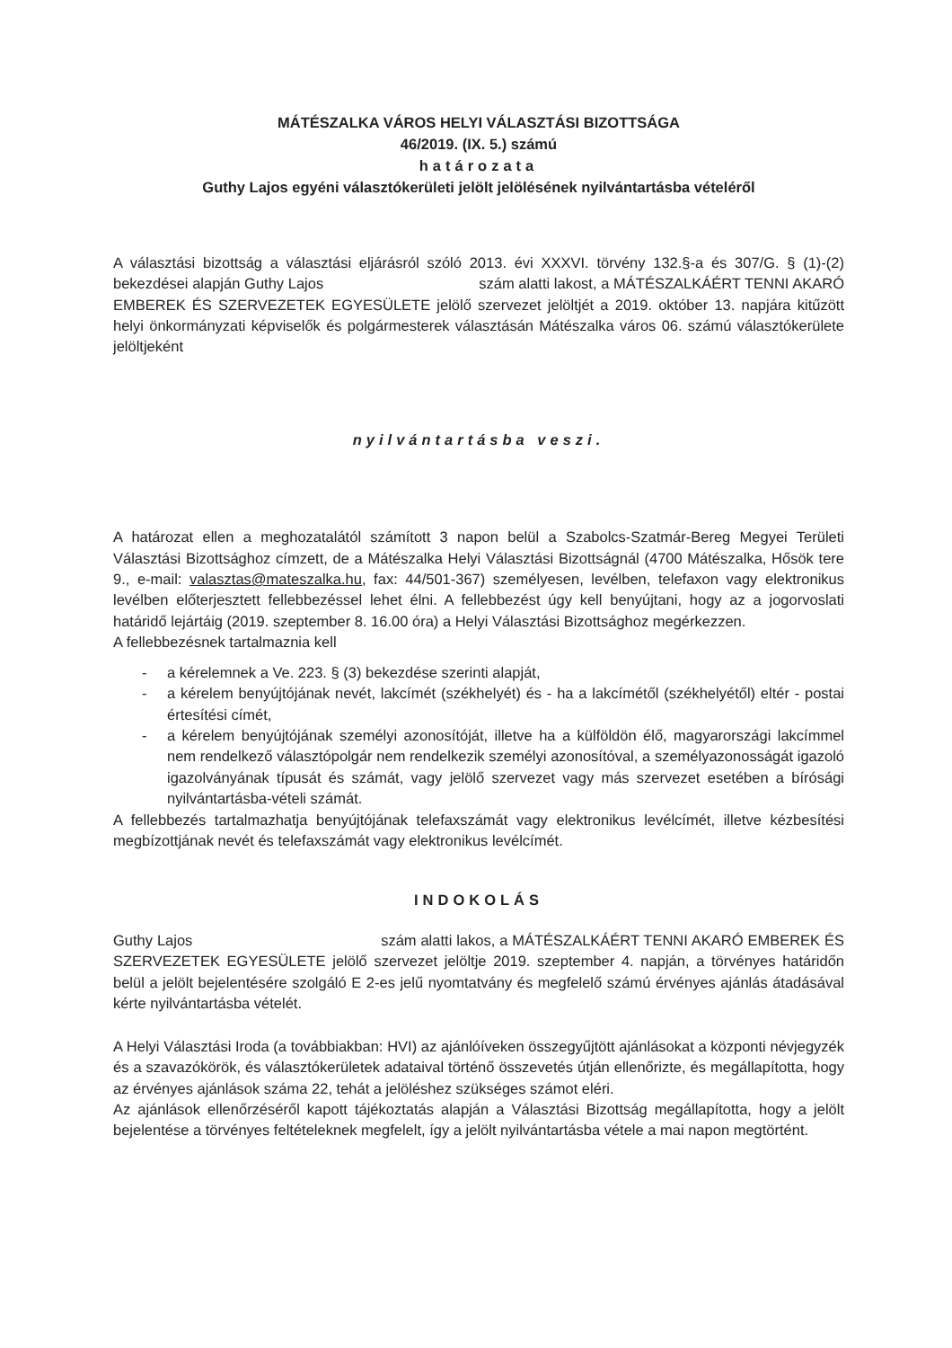MÁTÉSZALKA VÁROS HELYI VÁLASZTÁSI BIZOTTSÁGA
46/2019. (IX. 5.) számú
határozata
Guthy Lajos egyéni választókerületi jelölt jelölésének nyilvántartásba vételéről
A választási bizottság a választási eljárásról szóló 2013. évi XXXVI. törvény 132.§-a és 307/G. § (1)-(2) bekezdései alapján Guthy Lajos szám alatti lakost, a MÁTÉSZALKÁÉRT TENNI AKARÓ EMBEREK ÉS SZERVEZETEK EGYESÜLETE jelölő szervezet jelöltjét a 2019. október 13. napjára kitűzött helyi önkormányzati képviselők és polgármesterek választásán Mátészalka város 06. számú választókerülete jelöltjeként
nyilvántartásba veszi.
A határozat ellen a meghozatalától számított 3 napon belül a Szabolcs-Szatmár-Bereg Megyei Területi Választási Bizottsághoz címzett, de a Mátészalka Helyi Választási Bizottságnál (4700 Mátészalka, Hősök tere 9., e-mail: valasztas@mateszalka.hu, fax: 44/501-367) személyesen, levélben, telefaxon vagy elektronikus levélben előterjesztett fellebbezéssel lehet élni. A fellebbezést úgy kell benyújtani, hogy az a jogorvoslati határidő lejártáig (2019. szeptember 8. 16.00 óra) a Helyi Választási Bizottsághoz megérkezzen.
A fellebbezésnek tartalmaznia kell
- a kérelemnek a Ve. 223. § (3) bekezdése szerinti alapját,
- a kérelem benyújtójának nevét, lakcímét (székhelyét) és - ha a lakcímétől (székhelyétől) eltér - postai értesítési címét,
- a kérelem benyújtójának személyi azonosítóját, illetve ha a külföldön élő, magyarországi lakcímmel nem rendelkező választópolgár nem rendelkezik személyi azonosítóval, a személyazonosságát igazoló igazolványának típusát és számát, vagy jelölő szervezet vagy más szervezet esetében a bírósági nyilvántartásba-vételi számát.
A fellebbezés tartalmazhatja benyújtójának telefaxszámát vagy elektronikus levélcímét, illetve kézbesítési megbízottjának nevét és telefaxszámát vagy elektronikus levélcímét.
INDOKOLÁS
Guthy Lajos szám alatti lakos, a MÁTÉSZALKÁÉRT TENNI AKARÓ EMBEREK ÉS SZERVEZETEK EGYESÜLETE jelölő szervezet jelöltje 2019. szeptember 4. napján, a törvényes határidőn belül a jelölt bejelentésére szolgáló E 2-es jelű nyomtatvány és megfelelő számú érvényes ajánlás átadásával kérte nyilvántartásba vételét.
A Helyi Választási Iroda (a továbbiakban: HVI) az ajánlóíveken összegyűjtött ajánlásokat a központi névjegyzék és a szavazókörök, és választókerületek adataival történő összevetés útján ellenőrizte, és megállapította, hogy az érvényes ajánlások száma 22, tehát a jelöléshez szükséges számot eléri.
Az ajánlások ellenőrzéséről kapott tájékoztatás alapján a Választási Bizottság megállapította, hogy a jelölt bejelentése a törvényes feltételeknek megfelelt, így a jelölt nyilvántartásba vétele a mai napon megtörtént.